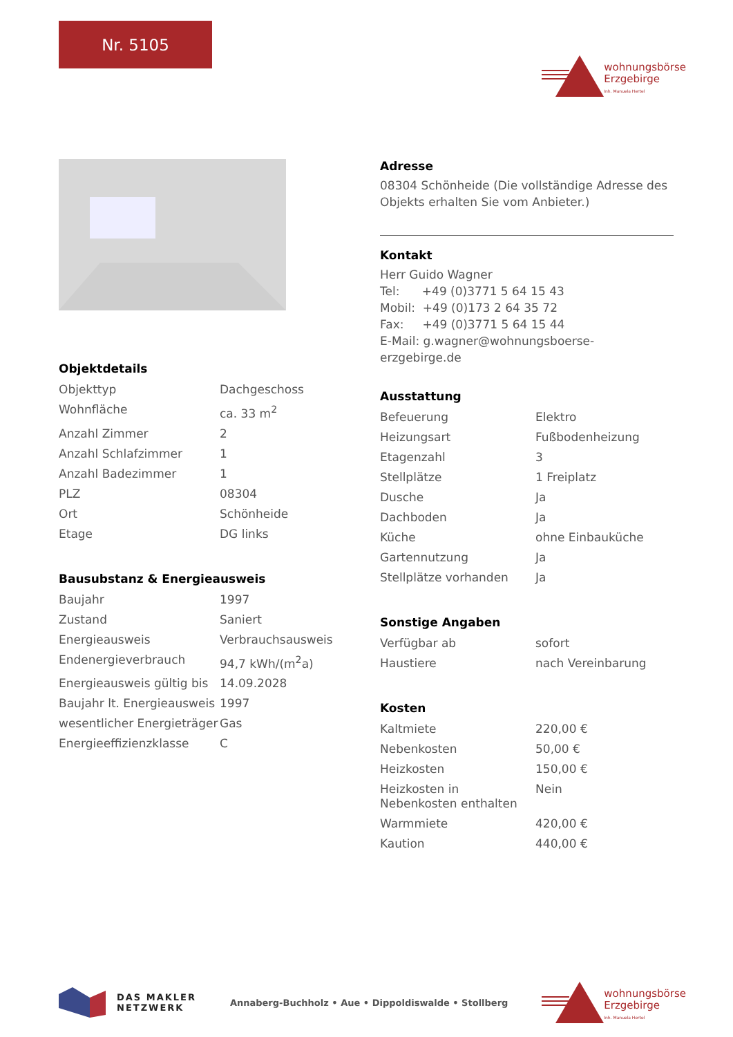Nr. 5105
wohnungsbörse
Erzgebirge
Inh. Manuela Hertel
Objektdetails
| Objekttyp | Dachgeschoss |
| Wohnfläche | ca. 33 m<sup>2</sup> |
| Anzahl Zimmer | 2 |
| Anzahl Schlafzimmer | 1 |
| Anzahl Badezimmer | 1 |
| PLZ | 08304 |
| Ort | Schönheide |
| Etage | DG links |
Bausubstanz & Energieausweis
| Baujahr | 1997 |
| Zustand | Saniert |
| Energieausweis | Verbrauchsausweis |
| Endenergieverbrauch | 94,7 kWh/(m<sup>2</sup>a) |
| Energieausweis gültig bis | 14.09.2028 |
| Baujahr lt. Energieausweis | 1997 |
| wesentlicher Energieträger | Gas |
| Energieeffizienzklasse | C |
Adresse
08304 Schönheide (Die vollständige Adresse des Objekts erhalten Sie vom Anbieter.)
Kontakt
Herr Guido Wagner
Tel: +49 (0)3771 5 64 15 43
Mobil: +49 (0)173 2 64 35 72
Fax: +49 (0)3771 5 64 15 44
E-Mail: g.wagner@wohnungsboerse-erzgebirge.de
Ausstattung
| Befeuerung | Elektro |
| Heizungsart | Fußbodenheizung |
| Etagenzahl | 3 |
| Stellplätze | 1 Freiplatz |
| Dusche | Ja |
| Dachboden | Ja |
| Küche | ohne Einbauküche |
| Gartennutzung | Ja |
| Stellplätze vorhanden | Ja |
Sonstige Angaben
| Verfügbar ab | sofort |
| Haustiere | nach Vereinbarung |
Kosten
| Kaltmiete | 220,00 € |
| Nebenkosten | 50,00 € |
| Heizkosten | 150,00 € |
| Heizkosten in Nebenkosten enthalten | Nein |
| Warmmiete | 420,00 € |
| Kaution | 440,00 € |
DAS MAKLER
NETZWERK
Annaberg-Buchholz • Aue • Dippoldiswalde • Stollberg
wohnungsbörse
Erzgebirge
Inh. Manuela Hertel